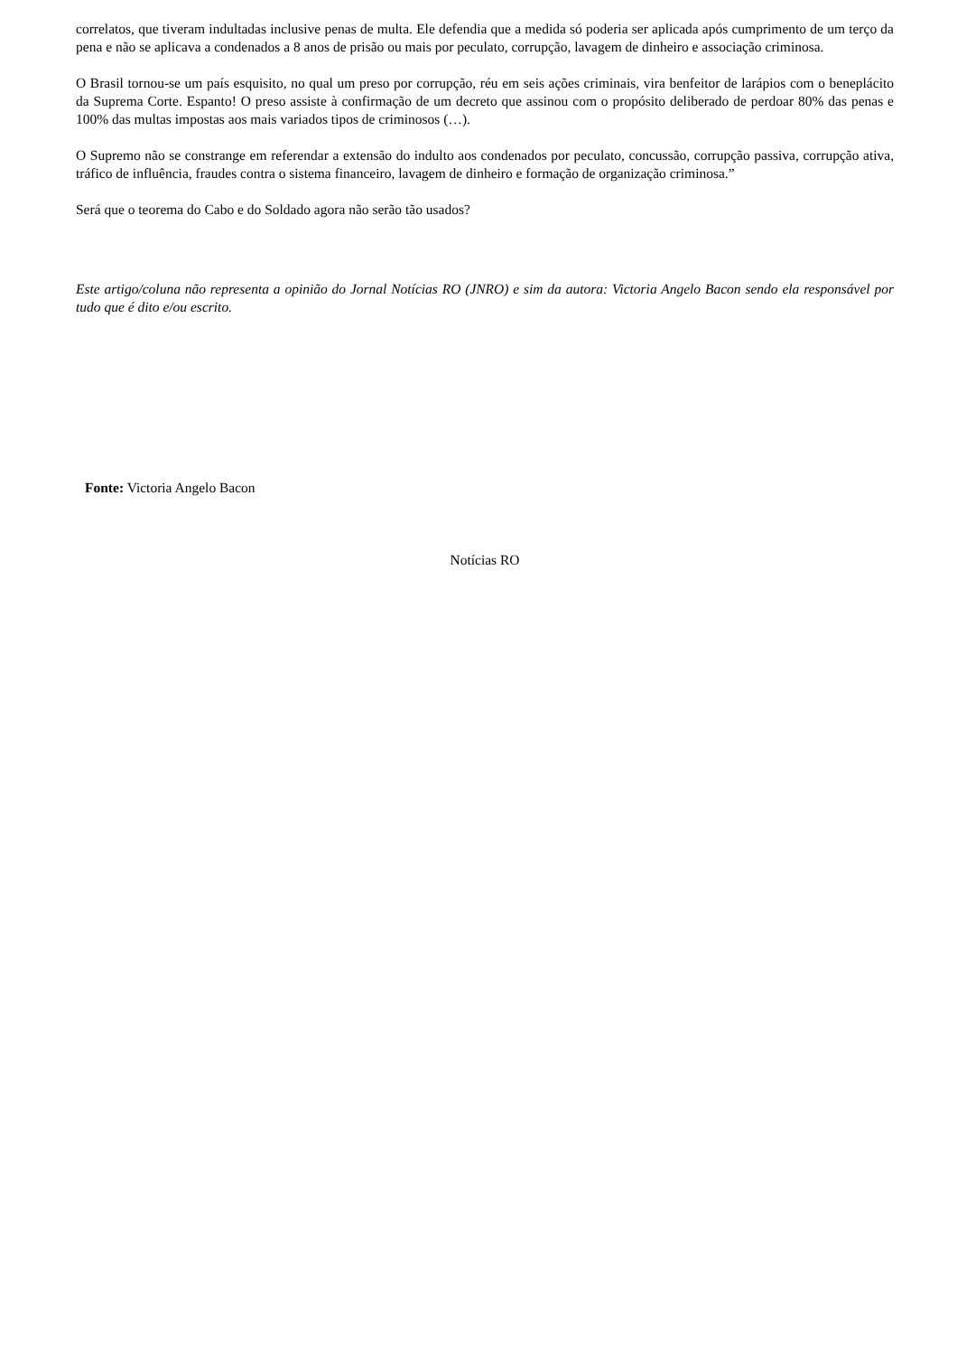correlatos, que tiveram indultadas inclusive penas de multa. Ele defendia que a medida só poderia ser aplicada após cumprimento de um terço da pena e não se aplicava a condenados a 8 anos de prisão ou mais por peculato, corrupção, lavagem de dinheiro e associação criminosa.
O Brasil tornou-se um país esquisito, no qual um preso por corrupção, réu em seis ações criminais, vira benfeitor de larápios com o beneplácito da Suprema Corte. Espanto! O preso assiste à confirmação de um decreto que assinou com o propósito deliberado de perdoar 80% das penas e 100% das multas impostas aos mais variados tipos de criminosos (…).
O Supremo não se constrange em referendar a extensão do indulto aos condenados por peculato, concussão, corrupção passiva, corrupção ativa, tráfico de influência, fraudes contra o sistema financeiro, lavagem de dinheiro e formação de organização criminosa.”
Será que o teorema do Cabo e do Soldado agora não serão tão usados?
Este artigo/coluna não representa a opinião do Jornal Notícias RO (JNRO) e sim da autora: Victoria Angelo Bacon sendo ela responsável por tudo que é dito e/ou escrito.
Fonte: Victoria Angelo Bacon
Notícias RO